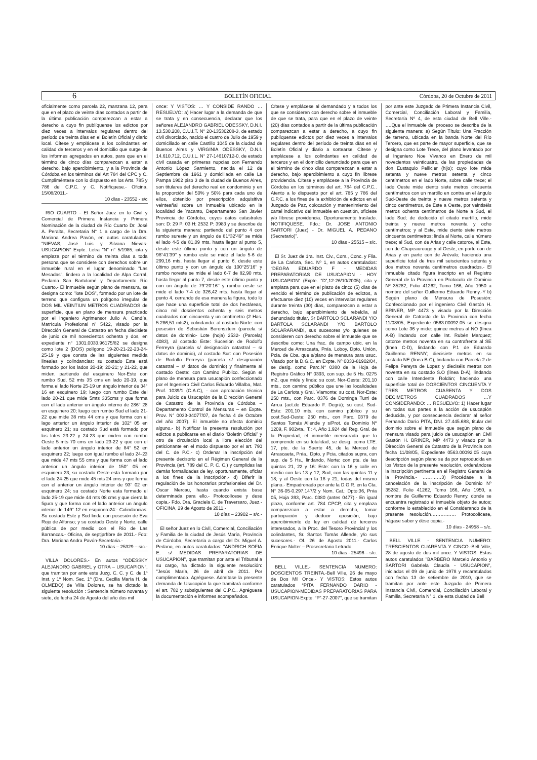6 BOLETÍN OFICIAL Córdoba, 20 de Octubre de 2011
oficialmente como parcela 22, manzana 12, para que en el plazo de veinte días contados a partir de la última publicación comparezcan a estar a derecho a cuyo fin publíquense los edictos por diez veces a intervalos regulares dentro del período de treinta días en el Boletín Oficial y diario local. Cítese y emplácese a los colindantes en calidad de terceros y en el domicilio que surge de los informes agregados en autos, para que en el término de cinco días comparezcan a estar a derecho, bajo apercibimiento, y a la Provincia de Córdoba en los términos del Art 784 del CPC y C. Cumpliméntese con lo dispuesto en los Arts. 785 y 786 del C.P.C. y C. Notifíquese.- Oficina, 15/08/2011.-
10 días - 23552 - s/c
RIO CUARTO - El Señor Juez en lo Civil y Comercial de Primera Instancia y Primera Nominación de la ciudad de Río Cuarto Dr. José A. Peralta, Secretaria N° 1 a cargo de la Dra. Mariana Andrea Pavón, en autos caratulados: "NIEVAS, José Luis y Silvana Nievas-USUCAPION" Expte. Letra "N" n° 5/1985, cita y emplaza por el término de treinta días a toda persona que se considere con derechos sobre un inmueble rural en el lugar denominado "Las Mesadas", lindero a la localidad de Alpa Corral, Pedanía San Bartolomé y Departamento Río Cuarto.- El inmueble según plano de mensura, se designa como: "lote DOS", formado por un lote de terreno que configura un polígono irregular de DOS MIL VEINTIUN METROS CUADRADOS de superficie, que en plano de mensura practicado por el Ingeniero Agrimensor Julio A. Candía, Matrícula Profesional n" 5422, visado por la Dirección General de Catastro en fecha diecisiete de junio de mil novecientos ochenta y dos, en expediente n° 1301.0033.96175/82 se designa como lote 2 (DOS) polígono 19-20-21-22-23-24-25-19 y que consta de las siguientes medida lineales y colindancias: su costado Este está formado por los lados 20-19; 20-21; y 21-22, que miden, partiendo del esquinero Nor-Este con rumbo Sud, 52 mts 35 cms en lado 20-19, que forma el lado Norte 25-19 un ángulo interior de 34° 16 en esquinero 19; luego con rumbo Este del lado 20-21 que mide 5mts 335cms y que forma con el lado anterior un ángulo interno de 286° 28 en esquinero 20; luego con rumbo Sud el lado 21-22 que mide 38 mts 44 cms y que forma con el lago anterior un ángulo interior de 102° 05 en esquinero 21; su costado Sud está formado por los lotes 23-22 y 24-23 que miden con rumbo Oeste 5 mts 70 cms en lado 23-22 y que con el lado anterior un ángulo interior de 84° 52 en esquinero 22; luego con igual rumbo el lado 24-23 que mide 47 mts 55 cms y que forma con el lado anterior un ángulo interior de 150° 05 en esquinero 23, su costado Oeste esta formado por el lado 24-25 que mide 45 mts 24 cms y que forma con el anterior un ángulo interior de 93" 02 en esquinero 24; su costado Norte esta formado el lado 25-19 que mide 44 mts 08 cms y que cierra la figura y que forma con el lado anterior un ángulo interior de 149° 12 en esquinero24:- Colindancias: Su costado Este y Sud linda con posesión de Eva Rojo de Alfonso; y su costado Oeste y Norte, calle pública de por medio con el Río de Las Barrancas.- Oficina, de septjprfíbre de 2011.- Fdo: Dra. Mariana Andra Pavón-Secretaria.-
10 días – 25329 – s/c.-
VILLA DOLORES.- En autos “ODESSKY ALEJANDRO GABRIEL y OTRA – USUCAPION”, que tramitan por ante este Juzg. C. C. y C. de 1º Inst. y 1º Nom. Sec. 1º (Dra. Cecilia María H. de OLMEDO) de Villa Dolores, se ha dictado la siguiente resolución : Sentencia número noventa y siete, de fecha 24 de Agosto del año dos mil
once: Y VISTOS: … Y CONSIDE RANDO … RESUELVO: a) Hacer lugar a la demanda de que se trata y en consecuencia, declarar que los señores ALEJANDRO GABRIEL ODESSKY, D.N.I. 13.530.208, C.U.I.T. N° 20-13530208-3, de estado civil divorciado, nacido el cuatro de Julio de 1959 y domiciliado en calle Castillo 1045 de la ciudad de Buenos Aires y VIRGINIA ODESSKY, D.N.I. 14.610.712, C.U.I.L. N° 27-14610712-0, de estado civil casada en primeras nupcias con Fernando Antonio López Sarmiento, nacida el 12 de Septiembre de 1961 y domiciliada en calle La Pampa 1902 piso 3 de la ciudad de Buenos Aires, son titulares del derecho real en condominio y en la proporción del 50% y 50% para cada uno de ellos, obtenido por prescripción adquisitiva veinteañal sobre un inmueble ubicado en la localidad de Yacanto, Departamento San Javier Provincia de Córdoba, cuyos datos catastrales son: D: 29 P: 03 H: 2532 P: 3983 y se describe de la siguiente manera: partiendo del punto 4 con rumbo sureste y un ángulo de 81°32’49’’ se mide el lado 4-5 de 81,09 mts. hasta llegar al punto 5, desde este último punto y con un ángulo de 98°41’39’’ y rumbo este se mide el lado 5-6 de 299,16 mts. hasta llegar al punto 6, desde este último punto y con un ángulo de 100°25’16’’ y rumbo noreste se mide el lado 6-7 de 82,90 mts. hasta llegar al punto 7, desde este último punto y con un ángulo de 79°20’16’’ y rumbo oeste se mide el lado 7-4 de 326,42 mts. hasta llegar al punto 4, cerrando de esa manera la figura, todo lo que hace una superficie total de dos hectáreas, cinco mil doscientos ochenta y seis metros cuadrados con cincuenta y un centímetro (2 Has. 5.286,51 mts2), colindando: al costado Norte: con posesión de Sebastián Borensztein (parcela s/ datos de dominio- Lote (hoja) 2532- (Parcela) 4083), al costado Este: Sucesión de Rodolfo Ferreyra (parcela s/ designación catastral – s/ datos de dominio), al costado Sur: con Posesión de Rodolfo Ferreyra (parcela s/ designación catastral – s/ datos de dominio) y finalmente al costado Oeste: con Camino Publico. Según el plano de mensura para usucapión confeccionado por el Ingeniero Civil Carlos Eduardo Villalba, Mat. Prof. 1039/1 (C.A.C), - con aprobación técnica para Juicio de Usucapión de la Dirección General de Catastro de la Provincia de Córdoba – Departamento Control de Mensuras – en Expte. Prov. N° 0033-34077/07, de fecha 4 de Octubre del año 2007). El inmueble no afecta dominio alguno.- b) Notificar la presente resolución por edictos a publicarse en el diario “Boletín Oficial” y otro de circulación local a libre elección del peticionante en el modo dispuesto por el art. 790 del C. de P.C.- c) Ordenar la inscripción del presente decisorio en el Régimen General de la Provincia (art. 789 del C. P. C. C.) y cumplidas las demás formalidades de ley, oportunamente, oficiar a los fines de la inscripción.- d) Diferir la regulación de los honorarios profesionales del Dr. Oscar Mercau, hasta cuando exista base determinada para ello.- Protocolícese y dese copia.- Fdo. Dra. Graciela C. de Traversaro, Juez.- OFICINA, 29 de Agosto de 2011.-
10 días – 23902 – s/c.-
El señor Juez en lo Civil, Comercial, Conciliación y Familia de la ciudad de Jesús María, Provincia de Córdoba, Secretaría a cargo del Dr. Miguel A. Pedano, en autos caratulados: "ANDRICH SOFIA E. s/ MEDIDAS PREPARATORIAS DE USUCAPION", que tramitan por ante el Tribunal a su cargo, ha dictado la siguiente resolución: "Jesús María, 26 de abril de 2011. Por cumplimentado. Agréguese. Admítase la presente demanda de Usucapión la que tramitará conforme el art. 782 y subsiguientes del C.P.C.. Agréguese la documentación e informes acompañados.
Cítese y emplácese al demandado y a todos los que se consideren con derecho sobre el inmueble de que se trata, para que en el plazo de veinte (20) días contados a partir de la última publicación comparezcan a estar a derecho, a cuyo fin publíquense edictos por diez veces a intervalos regulares dentro del período de treinta días en el Boletín Oficial y diario a sortearse. Cítese y emplácese a los colindantes en calidad de terceros y en el domicilio denunciado para que en el término de cinco días comparezcan a estar a derecho, bajo apercibimiento a cuyo fin líbrese providencia. Cítese y emplácese a la Provincia de Córdoba en los términos del art. 784 del C.P.C.. Atento a lo dispuesto por el art. 785 y 786 del C.P.C. a los fines de la exhibición de edictos en el Juzgado de Paz, colocación y mantenimiento del cartel indicativo del inmueble en cuestión, ofíciese y/o líbrese providencia. Oportunamente traslado. NOTIFIQUESE. Fdo.: Dr. JOSE ANTONIO SARTORI (Juez) - Dr. MIGUEL A. PEDANO (Secretario)".
10 días - 25515 – s/c.
El Sr. Juez de 1ra. Inst. Civ., Com., Conc. y Flia. de La Carlota, Sec. Nº 1, en autos caratulados: “DEGRA EDUARDO F - MEDIDAS PREPARATORIAS DE USUCAPION - HOY USUCAPION” (Expte. “D”,12-26/10/2005), cita y emplaza para que en el plazo de cinco (5) días de vencido el término de publicación de edictos, a efectuarse diez (10) veces en intervalos regulares durante treinta (30) días, comparezcan a estar a derecho, bajo apercibimiento de rebeldía, al denunciado titular, Sr BARTOLO SCLARANDI Y/O BARTOLA SCLARANDI Y/O BARTOLO SOLARARANDI, sus sucesores y/o quienes se consideren con derecho sobre el inmueble que se describe como: Una frac. de campo ubic. en la Merced de Arrascaeta, Pnía. Loboy, Dpto. Unión, Pcia. de Cba. que s/plano de mensura para usuc. Visado por la D.G.C. en Expte. Nº 0033-81902/04, se desig. como Parc.N° 0380 de la Hoja de Registro Gráfico N° 0393, con sup. de 5 Hs. 0275 m2, que mide y linda: su cost. Nor-Oeste: 201,10 mts., con camino público que une las localidades de La Carlota y Gral. Viamonte; su cost. Nor-Este: 250 mts., con Parc. 0376 de Dominga Turri de Arrua (act.de Eduardo F. Degrá); su cost. Sud-Este: 201,10 mts. con camino público y su cost.Sud-Oeste: 250 mts., con Parc. 0379 de Santos Tomás Allende y s/Prot. de Dominio Nº 1209, F. 902vta., T.: 4, Año 1.924 del Reg. Gral. de la Propiedad, el inmueble mensurado que lo comprende en su totalidad, se desig. como LTE. 17, pte. de la Suerte 45, de la Merced de Arrascaeta, Pnía., Dpto. y Pcia. citados supra, con sup. de 5 Hs., lindando, Norte: con pte. de las quintas 21, 22 y 16: Este: con la 16 y calle en medio con las 13 y 12; Sud, con las quintas 11 y 18; y al Oeste con la 18 y 21, todas del mismo plano.- Empadronado por ante la D.G.R. en la Cta. N° 36-05-0.297.147/2 y Nom. Cat.: Dpto:36, Pnía 05, Hoja 393, Parc. 0380 (antes 0477).- En igual plazo, conforme art. 784 CPCP, cita y emplaza comparezcan a estar a derecho, tomar participación y deducir oposición, bajo apercibimiento de ley en calidad de terceros interesados, a la Proc. del Tesoro Provincial y los colindantes, Sr. Santos Tomás Allende, y/o sus sucesores.- Of. 26 de Agosto 2011.- Carlos Enrique Nolter – Prosecretario Letrado.
10 días - 25496 – s/c.
BELL VILLE.- SENTENCIA NUMERO: DOSCIENTOS TREINTA.-Bell Ville, 26 de mayo de Dos Mil Once.- Y VISTOS: Estos autos caratulados “PITA FERNANDO DARIO - USUCAPION-MEDIDAS PREPARATORIAS PARA USUCAPION-Expte. “P”-27-2007”, que se tramitan
por ante este Juzgado de Primera Instancia Civil, Comercial, Conciliación Laboral y Familia, Secretaría Nº 4, de esta ciudad de Bell Ville.- ….Que el inmueble del proceso se describe de la siguiente manera: a) Según Título: Una Fracción de terreno, ubicada en la banda Norte del Río Tercero, que es parte de mayor superficie, que se designa como Lote Trece, del plano levantado por el Ingeniero Noe Vivanco en Enero de mil novecientos veinticuatro, de las propiedades de don Eustaquio Pellicier (hijo); cuyo lote mide setenta y nueve metros setenta y cinco centímetros en el lado Norte, sobre calle trece; el lado Oeste mide ciento siete metros cincuenta centímetros con un martillo en contra en el ángulo Sud-Oeste de treinta y nueve metros setenta y cinco centímetros, de Este a Oeste, por veintiséis metros ochenta centímetros de Norte a Sud, el lado Sud; de deducido el citado martillo, mide treinta y nueve metros noventa y ocho centímetros; y al Este, mide ciento siete metros cincuenta centímetros; linda al Norte, calle número trece; al Sud, con de Arias y calle catorce, al Este, con de Chapeaurouge y al Oeste, en parte con de Arias y en parte con de Arévalo; haciendo una superficie total de tres mil seiscientos setenta y dos metros noventa centímetros cuadrados.- El inmueble citado figura inscripto en el Registro General de la Provincia en Protocolo de Dominio Nº 35282, Folio 41262, Tomo 166, Año 1950 a nombre del señor Guillermo Eduardo Renny.-Y b) Según plano de Mensura de Posesión: Confeccionado por el ingeniero Civil Gastón H. BRINER, MP 4473 y visado por la Dirección General de Catrasto de la Provincia con fecha 11/08/05, Expediente 0563.00092.05 se designa como Lote 36 y mide: quince metros al NO (línea A-B) lindando con calle Int. Rubén Marquez; catorce metros noventa en su contrafrente al SE (línea C-D), lindando con P.1 de Eduardo Guillermo RENNY; diecisiete metros en su costado NE (línea B-C), lindando con Parcela 2 de Felipa Pereyra de Lopez y dieciséis metros con noventa en su costado S.O (línea D-A), lindando con calle Intendente Roldán; haciendo una superficie total de DOSCIENTOS CINCUENTA Y TRES METROS CUARENTA Y DOS DECIMETROS CUADRADOS …Y CONSIDERANDO: … RESUELVO: 1) Hacer lugar en todas sus partes a la acción de usucapión deducida, y por consecuencia declarar al señor Fernando Darío PITA, DNI. 27.445.688, titular del dominio sobre el inmueble que según plano de mensura visado para juicio de usucapión en Civil Gastón H. BRINER, MP 4473 y visado por la Dirección General de Catastro de la Provincia con fecha 11/08/05, Expediente 0563.00092.05 cuya descripción según plano se da por reproducida en los Vistos de la presente resolución, ordenándose la inscripción pertinente en el Registro General de la Provincia.- …………3) Procédase a la cancelación de la inscripción de Dominio Nº 35282, Folio 41262, Tomo 166, Año 1950, a nombre de Guillermo Eduardo Renny, donde se encuentra registrado el inmueble objeto de autos; conforme lo establecido en el Considerando de la presente resolución……………. Protocolícese, hágase saber y dése copia.-
10 días - 24958 – s/c.
BELL VILLE - SENTENCIA NUMERO: TRESCIENTOS CUARENTA Y CINCO.-Bell Ville, 28 de agosto de dos mil once. Y VISTOS: Estos autos caratulados "BARBERO Marcelo Antonio y SARTORI Gabriela Claudia - USUCAPION", iniciados el 09 de junio de 1978 y recaratulados con fecha 13 de setiembre de 2010, que se tramitan por ante este Juzgado de Primera Instancia Civil, Comercial, Conciliación Laboral y Familia, Secretaría N° 1, de esta ciudad de Bell